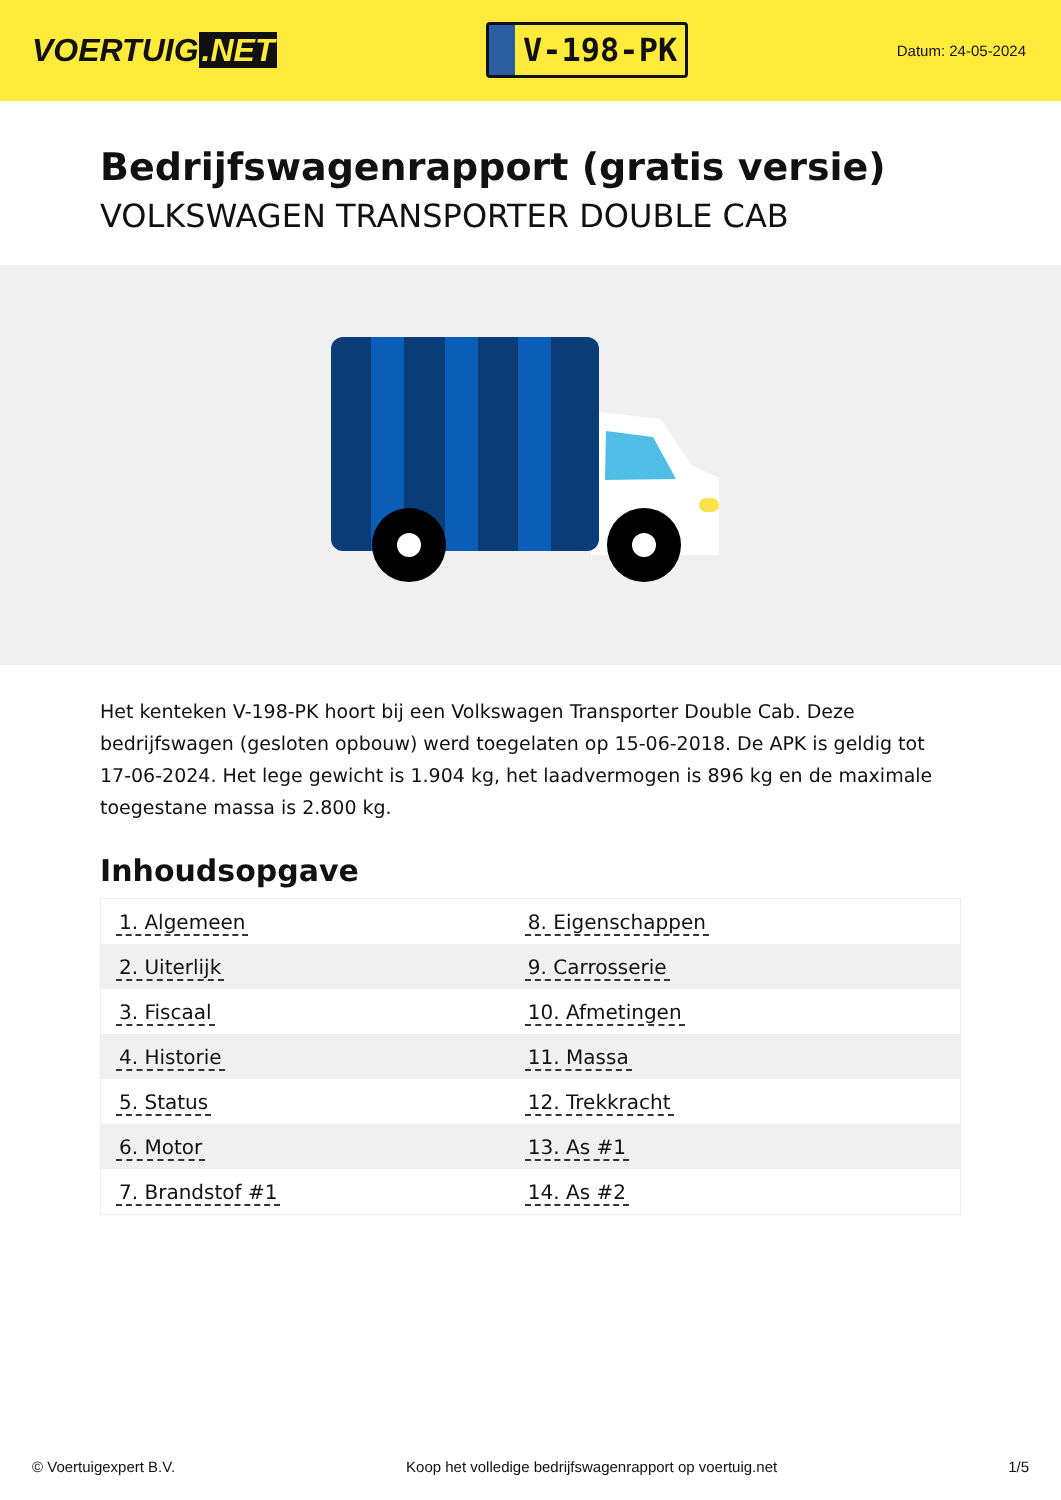VOERTUIG.NET
V-198-PK
Datum: 24-05-2024
Bedrijfswagenrapport (gratis versie)
VOLKSWAGEN TRANSPORTER DOUBLE CAB
Het kenteken V-198-PK hoort bij een Volkswagen Transporter Double Cab. Deze bedrijfswagen (gesloten opbouw) werd toegelaten op 15-06-2018. De APK is geldig tot 17-06-2024. Het lege gewicht is 1.904 kg, het laadvermogen is 896 kg en de maximale toegestane massa is 2.800 kg.
Inhoudsopgave
| 1. Algemeen | 8. Eigenschappen |
| 2. Uiterlijk | 9. Carrosserie |
| 3. Fiscaal | 10. Afmetingen |
| 4. Historie | 11. Massa |
| 5. Status | 12. Trekkracht |
| 6. Motor | 13. As #1 |
| 7. Brandstof #1 | 14. As #2 |
© Voertuigexpert B.V. Koop het volledige bedrijfswagenrapport op voertuig.net 1/5